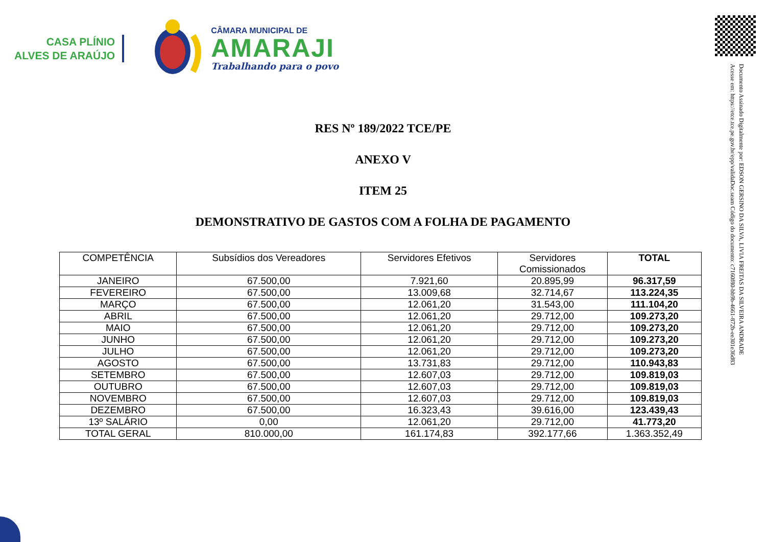CASA PLÍNIO
ALVES DE ARAÚJO
CÂMARA MUNICIPAL DE
AMARAJI
Trabalhando para o povo
Documento Assinado Digitalmente por: EDSON GERSINO DA SILVA, LIVIA FREITAS DA SILVEIRA ANDRADE
Acesse em: https://etce.tce.pe.gov.br/epp/validaDoc.seam Código do documento: c7160f80-bb9b-4661-872b-ee301e36d83
RES Nº 189/2022 TCE/PE
ANEXO V
ITEM 25
DEMONSTRATIVO DE GASTOS COM A FOLHA DE PAGAMENTO
| COMPETÊNCIA | Subsídios dos Vereadores | Servidores Efetivos | Servidores Comissionados | TOTAL |
| --- | --- | --- | --- | --- |
| JANEIRO | 67.500,00 | 7.921,60 | 20.895,99 | 96.317,59 |
| FEVEREIRO | 67.500,00 | 13.009,68 | 32.714,67 | 113.224,35 |
| MARÇO | 67.500,00 | 12.061,20 | 31.543,00 | 111.104,20 |
| ABRIL | 67.500,00 | 12.061,20 | 29.712,00 | 109.273,20 |
| MAIO | 67.500,00 | 12.061,20 | 29.712,00 | 109.273,20 |
| JUNHO | 67.500,00 | 12.061,20 | 29.712,00 | 109.273,20 |
| JULHO | 67.500,00 | 12.061,20 | 29.712,00 | 109.273,20 |
| AGOSTO | 67.500,00 | 13.731,83 | 29.712,00 | 110.943,83 |
| SETEMBRO | 67.500,00 | 12.607,03 | 29.712,00 | 109.819,03 |
| OUTUBRO | 67.500,00 | 12.607,03 | 29.712,00 | 109.819,03 |
| NOVEMBRO | 67.500,00 | 12.607,03 | 29.712,00 | 109.819,03 |
| DEZEMBRO | 67.500,00 | 16.323,43 | 39.616,00 | 123.439,43 |
| 13º SALÁRIO | 0,00 | 12.061,20 | 29.712,00 | 41.773,20 |
| TOTAL GERAL | 810.000,00 | 161.174,83 | 392.177,66 | 1.363.352,49 |